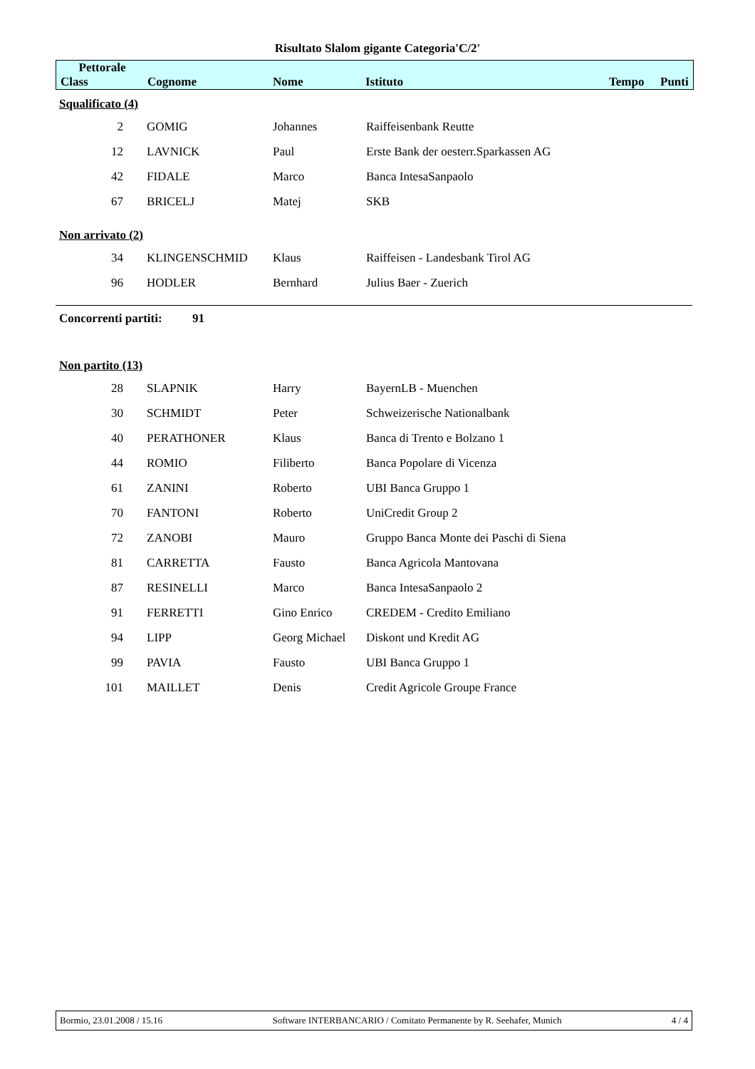Risultato Slalom gigante Categoria'C/2'
| Pettorale Class | Cognome | Nome | Istituto | Tempo | Punti |
Squalificato (4)
| 2 | GOMIG | Johannes | Raiffeisenbank Reutte |
| 12 | LAVNICK | Paul | Erste Bank der oesterr.Sparkassen AG |
| 42 | FIDALE | Marco | Banca IntesaSanpaolo |
| 67 | BRICELJ | Matej | SKB |
Non arrivato (2)
| 34 | KLINGENSCHMID | Klaus | Raiffeisen - Landesbank Tirol AG |
| 96 | HODLER | Bernhard | Julius Baer - Zuerich |
Concorrenti partiti: 91
Non partito (13)
| 28 | SLAPNIK | Harry | BayernLB - Muenchen |
| 30 | SCHMIDT | Peter | Schweizerische Nationalbank |
| 40 | PERATHONER | Klaus | Banca di Trento e Bolzano 1 |
| 44 | ROMIO | Filiberto | Banca Popolare di Vicenza |
| 61 | ZANINI | Roberto | UBI Banca Gruppo 1 |
| 70 | FANTONI | Roberto | UniCredit Group 2 |
| 72 | ZANOBI | Mauro | Gruppo Banca Monte dei Paschi di Siena |
| 81 | CARRETTA | Fausto | Banca Agricola Mantovana |
| 87 | RESINELLI | Marco | Banca IntesaSanpaolo 2 |
| 91 | FERRETTI | Gino Enrico | CREDEM - Credito Emiliano |
| 94 | LIPP | Georg Michael | Diskont und Kredit AG |
| 99 | PAVIA | Fausto | UBI Banca Gruppo 1 |
| 101 | MAILLET | Denis | Credit Agricole Groupe France |
Bormio, 23.01.2008 / 15.16 Software INTERBANCARIO / Comitato Permanente by R. Seehafer, Munich 4 / 4